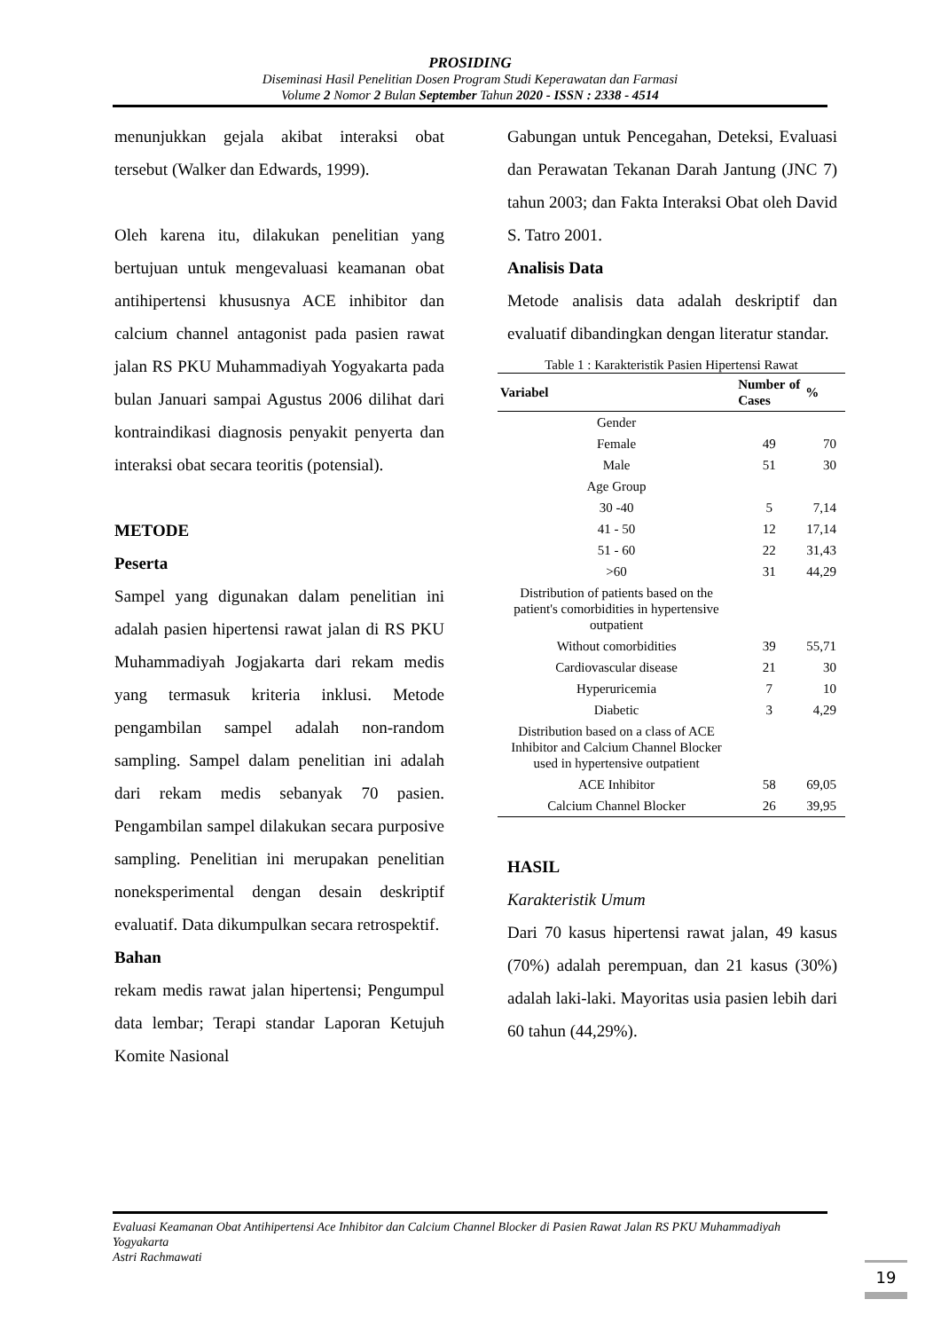PROSIDING
Diseminasi Hasil Penelitian Dosen Program Studi Keperawatan dan Farmasi
Volume 2 Nomor 2 Bulan September Tahun 2020 - ISSN : 2338 - 4514
menunjukkan gejala akibat interaksi obat tersebut (Walker dan Edwards, 1999).
Oleh karena itu, dilakukan penelitian yang bertujuan untuk mengevaluasi keamanan obat antihipertensi khususnya ACE inhibitor dan calcium channel antagonist pada pasien rawat jalan RS PKU Muhammadiyah Yogyakarta pada bulan Januari sampai Agustus 2006 dilihat dari kontraindikasi diagnosis penyakit penyerta dan interaksi obat secara teoritis (potensial).
METODE
Peserta
Sampel yang digunakan dalam penelitian ini adalah pasien hipertensi rawat jalan di RS PKU Muhammadiyah Jogjakarta dari rekam medis yang termasuk kriteria inklusi. Metode pengambilan sampel adalah non-random sampling. Sampel dalam penelitian ini adalah dari rekam medis sebanyak 70 pasien. Pengambilan sampel dilakukan secara purposive sampling. Penelitian ini merupakan penelitian noneksperimental dengan desain deskriptif evaluatif. Data dikumpulkan secara retrospektif.
Bahan
rekam medis rawat jalan hipertensi; Pengumpul data lembar; Terapi standar Laporan Ketujuh Komite Nasional
Gabungan untuk Pencegahan, Deteksi, Evaluasi dan Perawatan Tekanan Darah Jantung (JNC 7) tahun 2003; dan Fakta Interaksi Obat oleh David S. Tatro 2001.
Analisis Data
Metode analisis data adalah deskriptif dan evaluatif dibandingkan dengan literatur standar.
Table 1 : Karakteristik Pasien Hipertensi Rawat
| Variabel | Number of Cases | % |
| --- | --- | --- |
| Gender | | |
| Female | 49 | 70 |
| Male | 51 | 30 |
| Age Group | | |
| 30 -40 | 5 | 7,14 |
| 41 - 50 | 12 | 17,14 |
| 51 - 60 | 22 | 31,43 |
| >60 | 31 | 44,29 |
| Distribution of patients based on the patient's comorbidities in hypertensive outpatient | | |
| Without comorbidities | 39 | 55,71 |
| Cardiovascular disease | 21 | 30 |
| Hyperuricemia | 7 | 10 |
| Diabetic | 3 | 4,29 |
| Distribution based on a class of ACE Inhibitor and Calcium Channel Blocker used in hypertensive outpatient | | |
| ACE Inhibitor | 58 | 69,05 |
| Calcium Channel Blocker | 26 | 39,95 |
HASIL
Karakteristik Umum
Dari 70 kasus hipertensi rawat jalan, 49 kasus (70%) adalah perempuan, dan 21 kasus (30%) adalah laki-laki. Mayoritas usia pasien lebih dari 60 tahun (44,29%).
Evaluasi Keamanan Obat Antihipertensi Ace Inhibitor dan Calcium Channel Blocker di Pasien Rawat Jalan RS PKU Muhammadiyah Yogyakarta
Astri Rachmawati
19